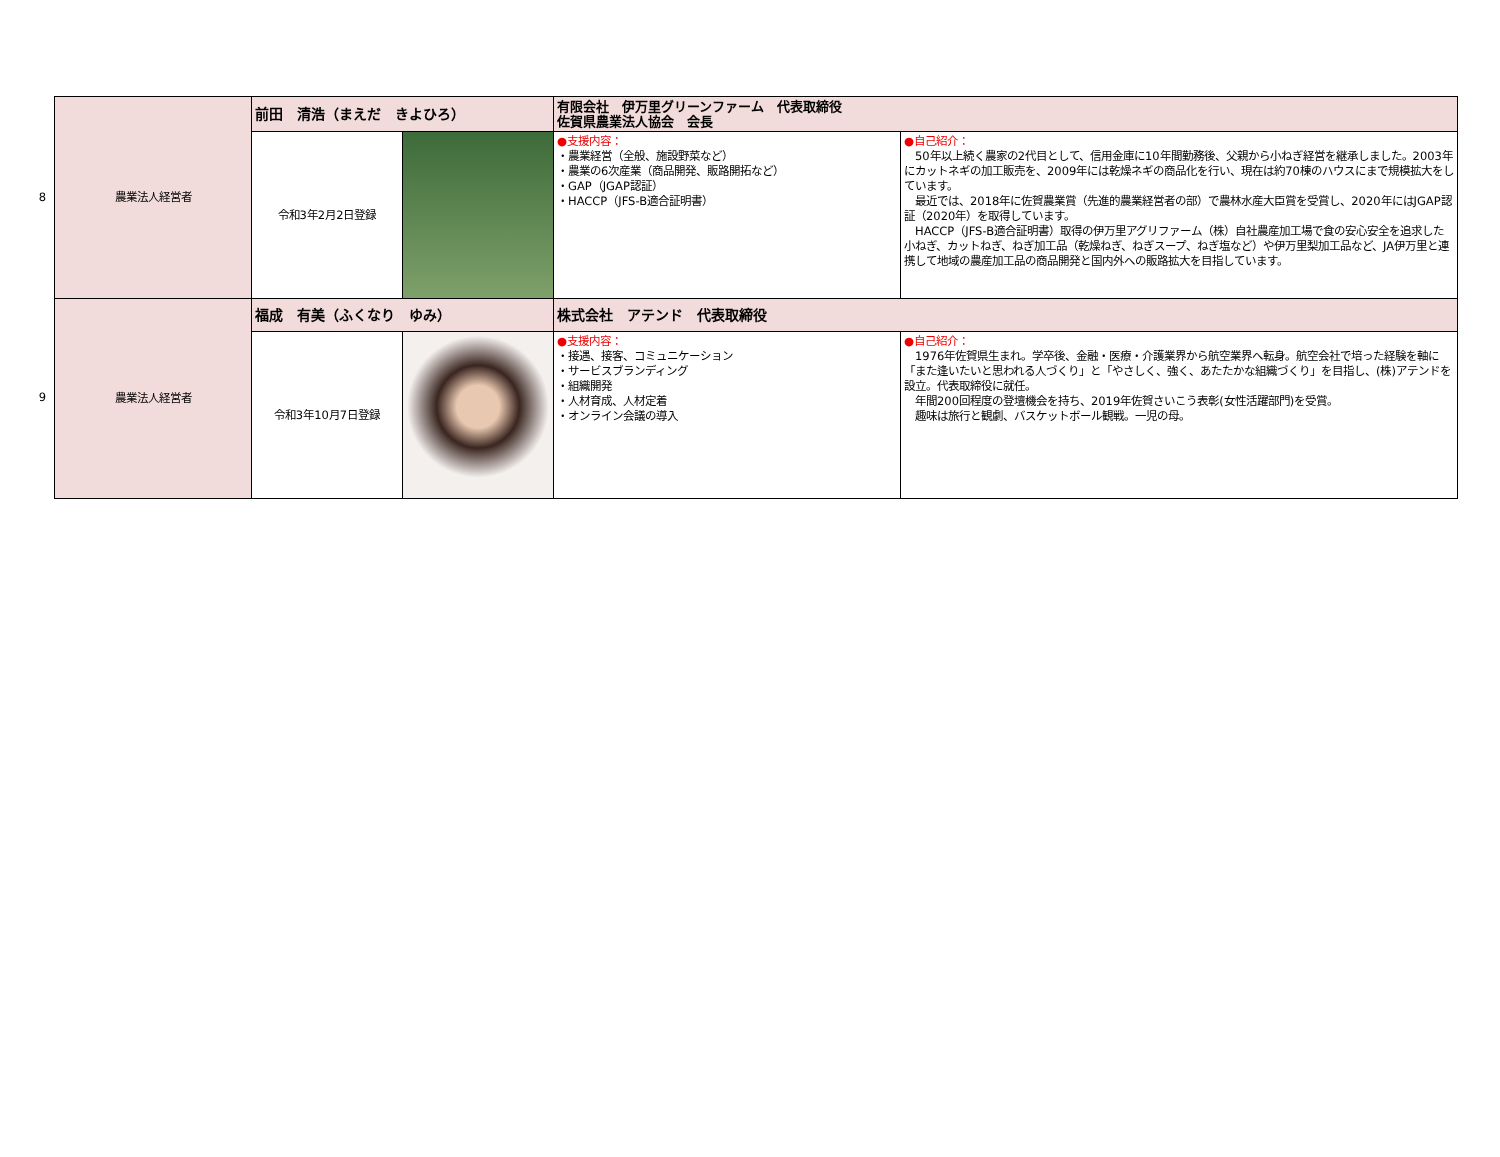8
9
| 農業法人経営者 | 前田 清浩（まえだ きよひろ） | | 有限会社 伊万里グリーンファーム 代表取締役 佐賀県農業法人協会 会長 | |
| | 令和3年2月2日登録 | | ●支援内容： ・農業経営（全般、施設野菜など） ・農業の6次産業（商品開発、販路開拓など） ・GAP（JGAP認証） ・HACCP（JFS-B適合証明書） | ●自己紹介： 50年以上続く農家の2代目として、信用金庫に10年間勤務後、父親から小ねぎ経営を継承しました。2003年にカットネギの加工販売を、2009年には乾燥ネギの商品化を行い、現在は約70棟のハウスにまで規模拡大をしています。 最近では、2018年に佐賀農業賞（先進的農業経営者の部）で農林水産大臣賞を受賞し、2020年にはJGAP認証（2020年）を取得しています。 HACCP（JFS-B適合証明書）取得の伊万里アグリファーム（株）自社農産加工場で食の安心安全を追求した小ねぎ、カットねぎ、ねぎ加工品（乾燥ねぎ、ねぎスープ、ねぎ塩など）や伊万里梨加工品など、JA伊万里と連携して地域の農産加工品の商品開発と国内外への販路拡大を目指しています。 |
| 農業法人経営者 | 福成 有美（ふくなり ゆみ） | | 株式会社 アテンド 代表取締役 | |
| | 令和3年10月7日登録 | | ●支援内容： ・接遇、接客、コミュニケーション ・サービスブランディング ・組織開発 ・人材育成、人材定着 ・オンライン会議の導入 | ●自己紹介： 1976年佐賀県生まれ。学卒後、金融・医療・介護業界から航空業界へ転身。航空会社で培った経験を軸に「また逢いたいと思われる人づくり」と「やさしく、強く、あたたかな組織づくり」を目指し、(株)アテンドを設立。代表取締役に就任。 年間200回程度の登壇機会を持ち、2019年佐賀さいこう表彰(女性活躍部門)を受賞。 趣味は旅行と観劇、バスケットボール観戦。一児の母。 |